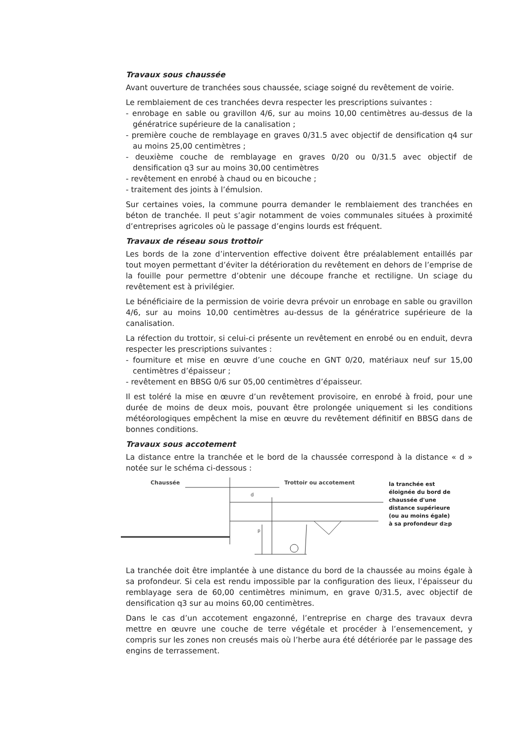Travaux sous chaussée
Avant ouverture de tranchées sous chaussée, sciage soigné du revêtement de voirie.
Le remblaiement de ces tranchées devra respecter les prescriptions suivantes :
- enrobage en sable ou gravillon 4/6, sur au moins 10,00 centimètres au-dessus de la génératrice supérieure de la canalisation ;
- première couche de remblayage en graves 0/31.5 avec objectif de densification q4 sur au moins 25,00 centimètres ;
- deuxième couche de remblayage en graves 0/20 ou 0/31.5 avec objectif de densification q3 sur au moins 30,00 centimètres
- revêtement en enrobé à chaud ou en bicouche ;
- traitement des joints à l’émulsion.
Sur certaines voies, la commune pourra demander le remblaiement des tranchées en béton de tranchée. Il peut s’agir notamment de voies communales situées à proximité d’entreprises agricoles où le passage d’engins lourds est fréquent.
Travaux de réseau sous trottoir
Les bords de la zone d’intervention effective doivent être préalablement entaillés par tout moyen permettant d’éviter la détérioration du revêtement en dehors de l’emprise de la fouille pour permettre d’obtenir une découpe franche et rectiligne. Un sciage du revêtement est à privilégier.
Le bénéficiaire de la permission de voirie devra prévoir un enrobage en sable ou gravillon 4/6, sur au moins 10,00 centimètres au-dessus de la génératrice supérieure de la canalisation.
La réfection du trottoir, si celui-ci présente un revêtement en enrobé ou en enduit, devra respecter les prescriptions suivantes :
- fourniture et mise en œuvre d’une couche en GNT 0/20, matériaux neuf sur 15,00 centimètres d’épaisseur ;
- revêtement en BBSG 0/6 sur 05,00 centimètres d’épaisseur.
Il est toléré la mise en œuvre d’un revêtement provisoire, en enrobé à froid, pour une durée de moins de deux mois, pouvant être prolongée uniquement si les conditions météorologiques empêchent la mise en œuvre du revêtement définitif en BBSG dans de bonnes conditions.
Travaux sous accotement
La distance entre la tranchée et le bord de la chaussée correspond à la distance « d » notée sur le schéma ci-dessous :
Chaussée
Trottoir ou accotement
d
p
la tranchée est
éloignée du bord de
chaussée d'une
distance supérieure
(ou au moins égale)
à sa profondeur d≥p
La tranchée doit être implantée à une distance du bord de la chaussée au moins égale à sa profondeur. Si cela est rendu impossible par la configuration des lieux, l’épaisseur du remblayage sera de 60,00 centimètres minimum, en grave 0/31.5, avec objectif de densification q3 sur au moins 60,00 centimètres.
Dans le cas d’un accotement engazonné, l’entreprise en charge des travaux devra mettre en œuvre une couche de terre végétale et procéder à l’ensemencement, y compris sur les zones non creusés mais où l’herbe aura été détériorée par le passage des engins de terrassement.